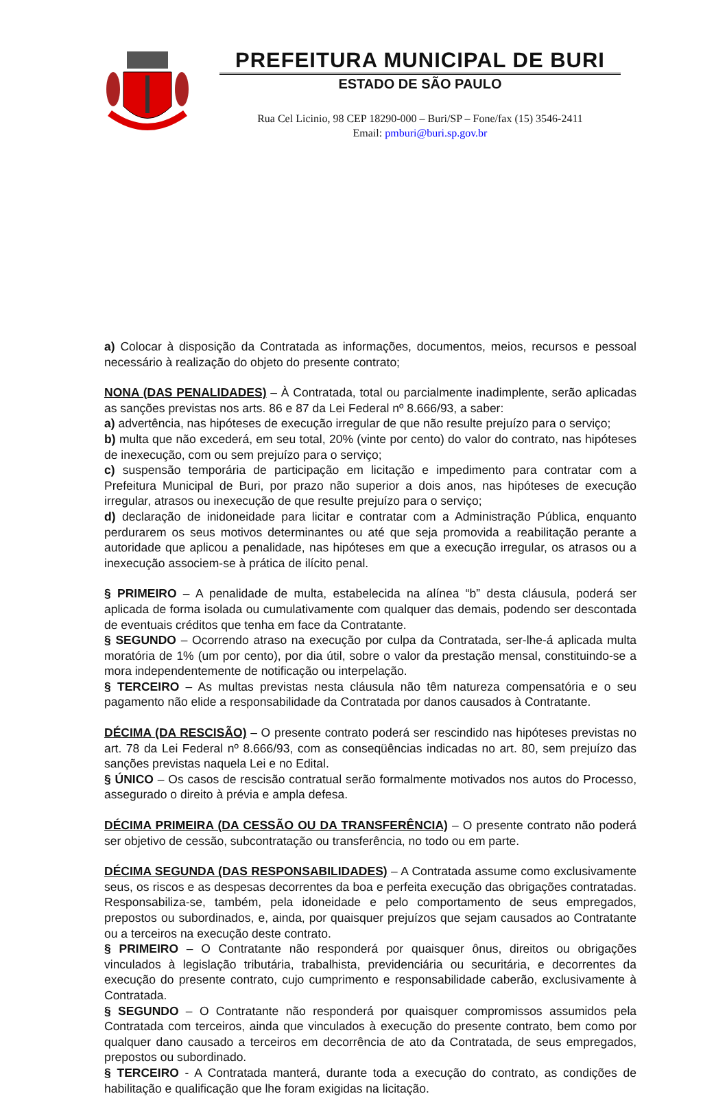PREFEITURA MUNICIPAL DE BURI
ESTADO DE SÃO PAULO
Rua Cel Licinio, 98 CEP 18290-000 – Buri/SP – Fone/fax (15) 3546-2411
Email: pmburi@buri.sp.gov.br
a) Colocar à disposição da Contratada as informações, documentos, meios, recursos e pessoal necessário à realização do objeto do presente contrato;
NONA (DAS PENALIDADES) – À Contratada, total ou parcialmente inadimplente, serão aplicadas as sanções previstas nos arts. 86 e 87 da Lei Federal nº 8.666/93, a saber:
a) advertência, nas hipóteses de execução irregular de que não resulte prejuízo para o serviço;
b) multa que não excederá, em seu total, 20% (vinte por cento) do valor do contrato, nas hipóteses de inexecução, com ou sem prejuízo para o serviço;
c) suspensão temporária de participação em licitação e impedimento para contratar com a Prefeitura Municipal de Buri, por prazo não superior a dois anos, nas hipóteses de execução irregular, atrasos ou inexecução de que resulte prejuízo para o serviço;
d) declaração de inidoneidade para licitar e contratar com a Administração Pública, enquanto perdurarem os seus motivos determinantes ou até que seja promovida a reabilitação perante a autoridade que aplicou a penalidade, nas hipóteses em que a execução irregular, os atrasos ou a inexecução associem-se à prática de ilícito penal.
§ PRIMEIRO – A penalidade de multa, estabelecida na alínea “b” desta cláusula, poderá ser aplicada de forma isolada ou cumulativamente com qualquer das demais, podendo ser descontada de eventuais créditos que tenha em face da Contratante.
§ SEGUNDO – Ocorrendo atraso na execução por culpa da Contratada, ser-lhe-á aplicada multa moratória de 1% (um por cento), por dia útil, sobre o valor da prestação mensal, constituindo-se a mora independentemente de notificação ou interpelação.
§ TERCEIRO – As multas previstas nesta cláusula não têm natureza compensatória e o seu pagamento não elide a responsabilidade da Contratada por danos causados à Contratante.
DÉCIMA (DA RESCISÃO) – O presente contrato poderá ser rescindido nas hipóteses previstas no art. 78 da Lei Federal nº 8.666/93, com as conseqüências indicadas no art. 80, sem prejuízo das sanções previstas naquela Lei e no Edital.
§ ÚNICO – Os casos de rescisão contratual serão formalmente motivados nos autos do Processo, assegurado o direito à prévia e ampla defesa.
DÉCIMA PRIMEIRA (DA CESSÃO OU DA TRANSFERÊNCIA) – O presente contrato não poderá ser objetivo de cessão, subcontratação ou transferência, no todo ou em parte.
DÉCIMA SEGUNDA (DAS RESPONSABILIDADES) – A Contratada assume como exclusivamente seus, os riscos e as despesas decorrentes da boa e perfeita execução das obrigações contratadas. Responsabiliza-se, também, pela idoneidade e pelo comportamento de seus empregados, prepostos ou subordinados, e, ainda, por quaisquer prejuízos que sejam causados ao Contratante ou a terceiros na execução deste contrato.
§ PRIMEIRO – O Contratante não responderá por quaisquer ônus, direitos ou obrigações vinculados à legislação tributária, trabalhista, previdenciária ou securitária, e decorrentes da execução do presente contrato, cujo cumprimento e responsabilidade caberão, exclusivamente à Contratada.
§ SEGUNDO – O Contratante não responderá por quaisquer compromissos assumidos pela Contratada com terceiros, ainda que vinculados à execução do presente contrato, bem como por qualquer dano causado a terceiros em decorrência de ato da Contratada, de seus empregados, prepostos ou subordinado.
§ TERCEIRO - A Contratada manterá, durante toda a execução do contrato, as condições de habilitação e qualificação que lhe foram exigidas na licitação.